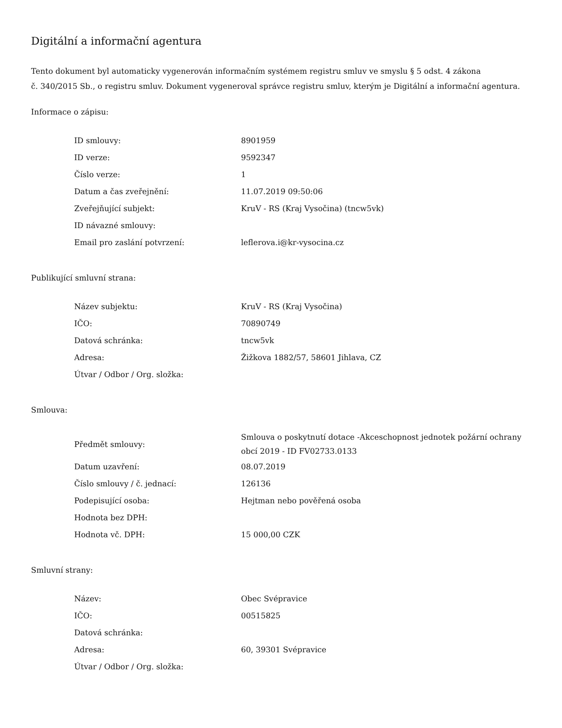Digitální a informační agentura
Tento dokument byl automaticky vygenerován informačním systémem registru smluv ve smyslu § 5 odst. 4 zákona
č. 340/2015 Sb., o registru smluv. Dokument vygeneroval správce registru smluv, kterým je Digitální a informační agentura.
Informace o zápisu:
| ID smlouvy: | 8901959 |
| ID verze: | 9592347 |
| Číslo verze: | 1 |
| Datum a čas zveřejnění: | 11.07.2019 09:50:06 |
| Zveřejňující subjekt: | KruV - RS (Kraj Vysočina) (tncw5vk) |
| ID návazné smlouvy: | |
| Email pro zaslání potvrzení: | leflerova.i@kr-vysocina.cz |
Publikující smluvní strana:
| Název subjektu: | KruV - RS (Kraj Vysočina) |
| IČO: | 70890749 |
| Datová schránka: | tncw5vk |
| Adresa: | Žižkova 1882/57, 58601 Jihlava, CZ |
| Útvar / Odbor / Org. složka: | |
Smlouva:
| Předmět smlouvy: | Smlouva o poskytnutí dotace -Akceschopnost jednotek požární ochrany obcí 2019 - ID FV02733.0133 |
| Datum uzavření: | 08.07.2019 |
| Číslo smlouvy / č. jednací: | 126136 |
| Podepisující osoba: | Hejtman nebo pověřená osoba |
| Hodnota bez DPH: | |
| Hodnota vč. DPH: | 15 000,00 CZK |
Smluvní strany:
| Název: | Obec Svépravice |
| IČO: | 00515825 |
| Datová schránka: | |
| Adresa: | 60, 39301 Svépravice |
| Útvar / Odbor / Org. složka: | |